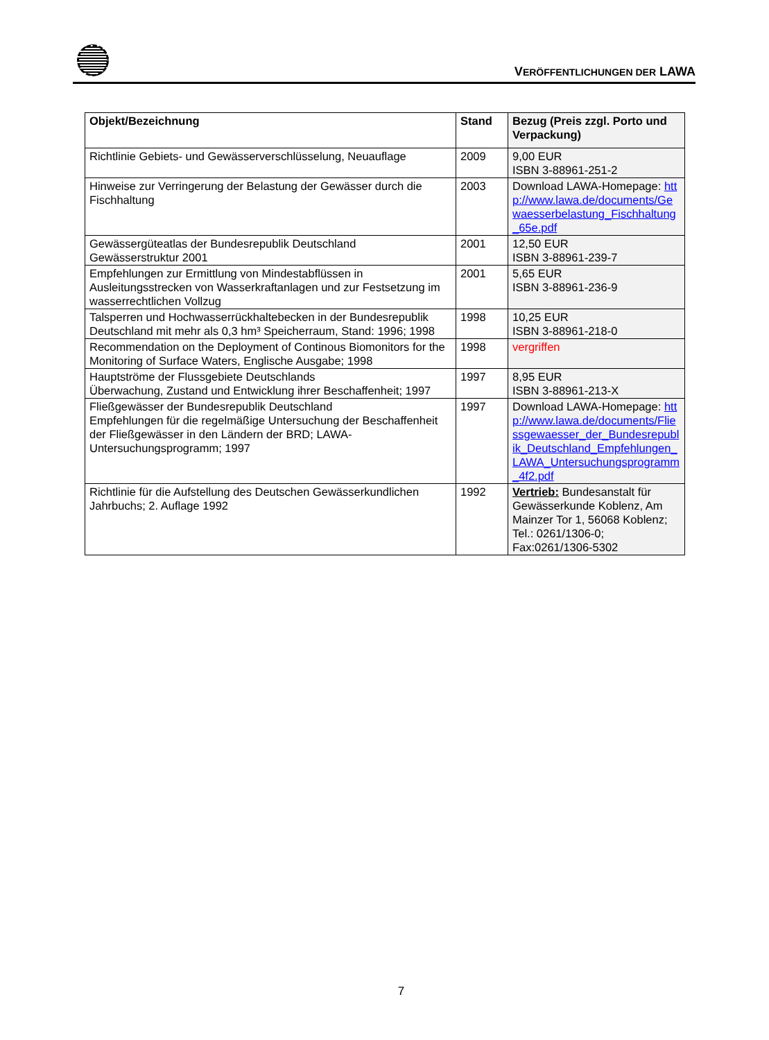VERÖFFENTLICHUNGEN DER LAWA
| Objekt/Bezeichnung | Stand | Bezug (Preis zzgl. Porto und Verpackung) |
| --- | --- | --- |
| Richtlinie Gebiets- und Gewässerverschlüsselung, Neuauflage | 2009 | 9,00 EUR ISBN 3-88961-251-2 |
| Hinweise zur Verringerung der Belastung der Gewässer durch die Fischhaltung | 2003 | Download LAWA-Homepage: http://www.lawa.de/documents/Gewaesserbelastung_Fischhaltung_65e.pdf |
| Gewässergüteatlas der Bundesrepublik Deutschland Gewässerstruktur 2001 | 2001 | 12,50 EUR ISBN 3-88961-239-7 |
| Empfehlungen zur Ermittlung von Mindestabflüssen in Ausleitungsstrecken von Wasserkraftanlagen und zur Festsetzung im wasserrechtlichen Vollzug | 2001 | 5,65 EUR ISBN 3-88961-236-9 |
| Talsperren und Hochwasserrückhaltebecken in der Bundesrepublik Deutschland mit mehr als 0,3 hm³ Speicherraum, Stand: 1996; 1998 | 1998 | 10,25 EUR ISBN 3-88961-218-0 |
| Recommendation on the Deployment of Continous Biomonitors for the Monitoring of Surface Waters, Englische Ausgabe; 1998 | 1998 | vergriffen |
| Hauptströme der Flussgebiete Deutschlands Überwachung, Zustand und Entwicklung ihrer Beschaffenheit; 1997 | 1997 | 8,95 EUR ISBN 3-88961-213-X |
| Fließgewässer der Bundesrepublik Deutschland Empfehlungen für die regelmäßige Untersuchung der Beschaffenheit der Fließgewässer in den Ländern der BRD; LAWA-Untersuchungsprogramm; 1997 | 1997 | Download LAWA-Homepage: http://www.lawa.de/documents/Fliessgewaesser_der_Bundesrepublik_Deutschland_Empfehlungen_LAWA_Untersuchungsprogramm_4f2.pdf |
| Richtlinie für die Aufstellung des Deutschen Gewässerkundlichen Jahrbuchs; 2. Auflage 1992 | 1992 | Vertrieb: Bundesanstalt für Gewässerkunde Koblenz, Am Mainzer Tor 1, 56068 Koblenz; Tel.: 0261/1306-0; Fax:0261/1306-5302 |
7